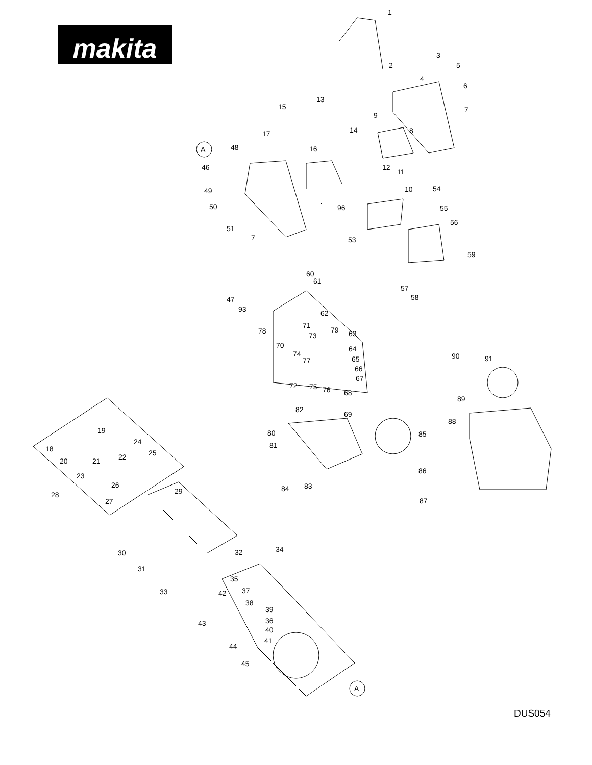makita
A
A
1
2
3
4
5
6
7
8
9
10
11
12
13
14
15
16
17
18
19
20 21 22
23
24
25
26
27
28 29
30
31
32
33
34
35
36
37
38
39
40
41
42
43
44
45
46
47
48
49
50
51
53
54
55
56
57
58
59
60
61
62
63
64
65
66
67
68
69
70
71
72
73
74
75 76
77
78 79
80
81
82
83
84
85
86
87
88
89
90 91
93
96
7
DUS054